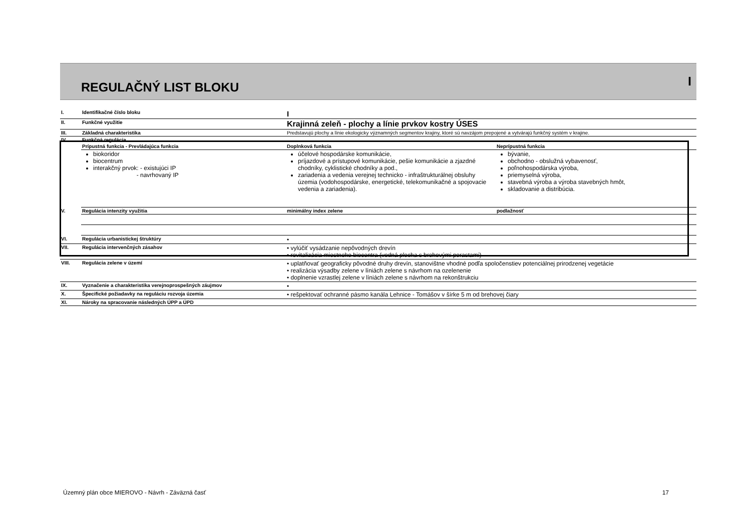REGULAČNÝ LIST BLOKU
I
| I. | Identifikačné číslo bloku | I | |
| II. | Funkčné využitie | Krajinná zeleň - plochy a línie prvkov kostry ÚSES | |
| III. | Základná charakteristika | Predstavujú plochy a línie ekologicky významných segmentov krajiny, ktoré sú navzájom prepojené a vytvárajú funkčný systém v krajine. | |
| IV. | Funkčná regulácia | | |
| | Prípustná funkcia - Prevládajúca funkcia | Doplnková funkcia | Neprípustná funkcia |
| | biokoridor biocentrum interakčný prvok: - existujúci IP - navrhovaný IP | účelové hospodárske komunikácie, príjazdové a prístupové komunikácie, pešie komunikácie a zjazdné chodníky, cyklistické chodníky a pod., zariadenia a vedenia verejnej technicko - infraštrukturálnej obsluhy územia (vodohospodárske, energetické, telekomunikačné a spojovacie vedenia a zariadenia). | bývanie, obchodno - obslužná vybavenosť, poľnohospodárska výroba, priemyselná výroba, stavebná výroba a výroba stavebných hmôt, skladovanie a distribúcia. |
| V. | Regulácia intenzity využitia | minimálny index zelene | podlažnosť |
| VI. | Regulácia urbanistickej štruktúry | • | |
| VII. | Regulácia intervenčných zásahov | • vylúčiť vysádzanie nepôvodných drevín • revitalizácia miestneho biocentra (vodná plocha s brehovými porastami) | |
| VIII. | Regulácia zelene v území | • uplatňovať geograficky pôvodné druhy drevín, stanovištne vhodné podľa spoločenstiev potenciálnej prirodzenej vegetácie • realizácia výsadby zelene v líniách zelene s návrhom na ozelenenie • doplnenie vzrastlej zelene v líniách zelene s návrhom na rekonštrukciu | |
| IX. | Vyznačenie a charakteristika verejnoprospešných záujmov | • | |
| X. | Špecifické požiadavky na reguláciu rozvoja územia | • rešpektovať ochranné pásmo kanála Lehnice - Tomášov v šírke 5 m od brehovej čiary | |
| XI. | Nároky na spracovanie následných ÚPP a ÚPD | | |
Územný plán obce MIEROVO - Návrh - Záväzná časť 17